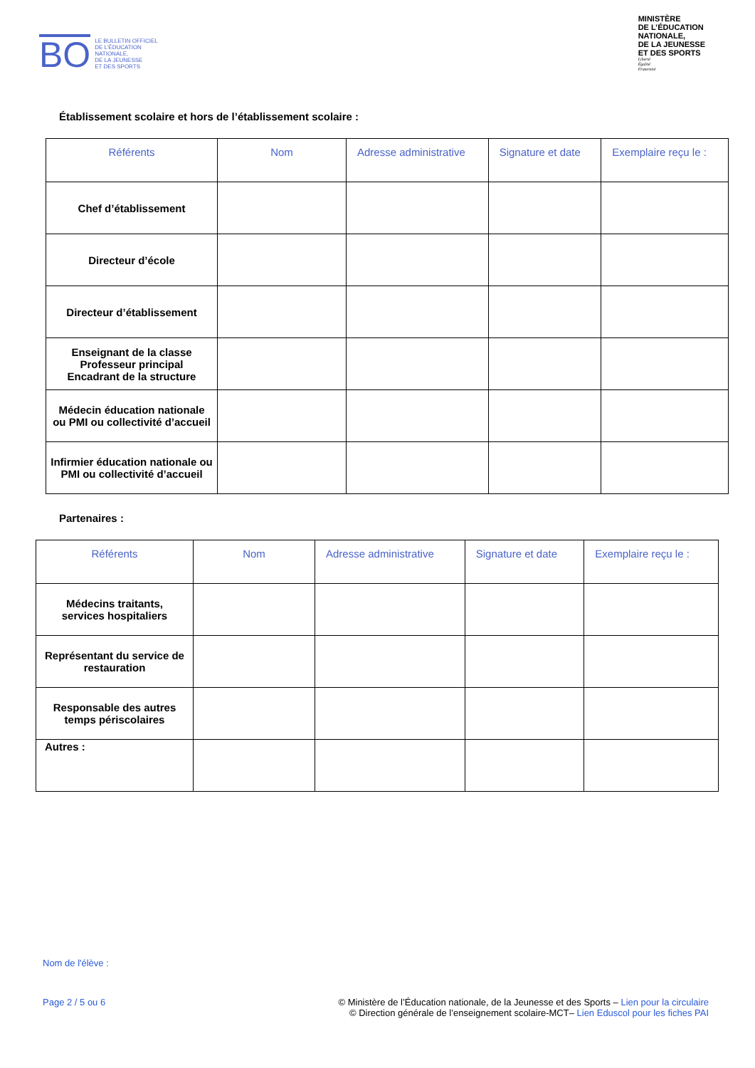BO
LE BULLETIN OFFICIEL
DE L’ÉDUCATION
NATIONALE,
DE LA JEUNESSE
ET DES SPORTS
MINISTÈRE
DE L’ÉDUCATION
NATIONALE,
DE LA JEUNESSE
ET DES SPORTS
Liberté
Égalité
Fraternité
Établissement scolaire et hors de l’établissement scolaire :
| Référents | Nom | Adresse administrative | Signature et date | Exemplaire reçu le : |
| --- | --- | --- | --- | --- |
| Chef d’établissement | | | | |
| Directeur d’école | | | | |
| Directeur d’établissement | | | | |
| Enseignant de la classe Professeur principal Encadrant de la structure | | | | |
| Médecin éducation nationale ou PMI ou collectivité d’accueil | | | | |
| Infirmier éducation nationale ou PMI ou collectivité d’accueil | | | | |
Partenaires :
| Référents | Nom | Adresse administrative | Signature et date | Exemplaire reçu le : |
| --- | --- | --- | --- | --- |
| Médecins traitants, services hospitaliers | | | | |
| Représentant du service de restauration | | | | |
| Responsable des autres temps périscolaires | | | | |
| Autres : | | | | |
Nom de l'élève :
Page 2 / 5 ou 6 © Ministère de l’Éducation nationale, de la Jeunesse et des Sports – Lien pour la circulaire
© Direction générale de l’enseignement scolaire-MCT– Lien Eduscol pour les fiches PAI